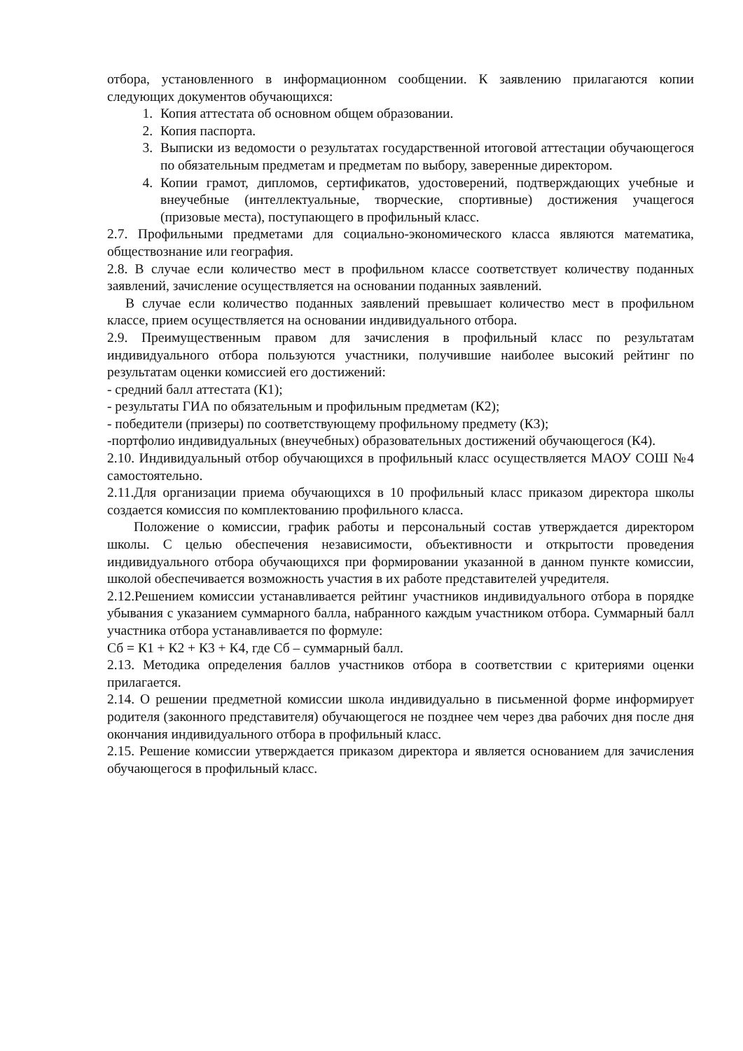отбора, установленного в информационном сообщении. К заявлению прилагаются копии следующих документов обучающихся:
1. Копия аттестата об основном общем образовании.
2. Копия паспорта.
3. Выписки из ведомости о результатах государственной итоговой аттестации обучающегося по обязательным предметам и предметам по выбору, заверенные директором.
4. Копии грамот, дипломов, сертификатов, удостоверений, подтверждающих учебные и внеучебные (интеллектуальные, творческие, спортивные) достижения учащегося (призовые места), поступающего в профильный класс.
2.7. Профильными предметами для социально-экономического класса являются математика, обществознание или география.
2.8. В случае если количество мест в профильном классе соответствует количеству поданных заявлений, зачисление осуществляется на основании поданных заявлений.
В случае если количество поданных заявлений превышает количество мест в профильном классе, прием осуществляется на основании индивидуального отбора.
2.9. Преимущественным правом для зачисления в профильный класс по результатам индивидуального отбора пользуются участники, получившие наиболее высокий рейтинг по результатам оценки комиссией его достижений:
- средний балл аттестата (К1);
- результаты ГИА по обязательным и профильным предметам (К2);
- победители (призеры) по соответствующему профильному предмету (К3);
-портфолио индивидуальных (внеучебных) образовательных достижений обучающегося (К4).
2.10. Индивидуальный отбор обучающихся в профильный класс осуществляется МАОУ СОШ №4 самостоятельно.
2.11.Для организации приема обучающихся в 10 профильный класс приказом директора школы создается комиссия по комплектованию профильного класса.
Положение о комиссии, график работы и персональный состав утверждается директором школы. С целью обеспечения независимости, объективности и открытости проведения индивидуального отбора обучающихся при формировании указанной в данном пункте комиссии, школой обеспечивается возможность участия в их работе представителей учредителя.
2.12.Решением комиссии устанавливается рейтинг участников индивидуального отбора в порядке убывания с указанием суммарного балла, набранного каждым участником отбора. Суммарный балл участника отбора устанавливается по формуле:
Сб = К1 + К2 + К3 + К4, где Сб – суммарный балл.
2.13. Методика определения баллов участников отбора в соответствии с критериями оценки прилагается.
2.14. О решении предметной комиссии школа индивидуально в письменной форме информирует родителя (законного представителя) обучающегося не позднее чем через два рабочих дня после дня окончания индивидуального отбора в профильный класс.
2.15. Решение комиссии утверждается приказом директора и является основанием для зачисления обучающегося в профильный класс.